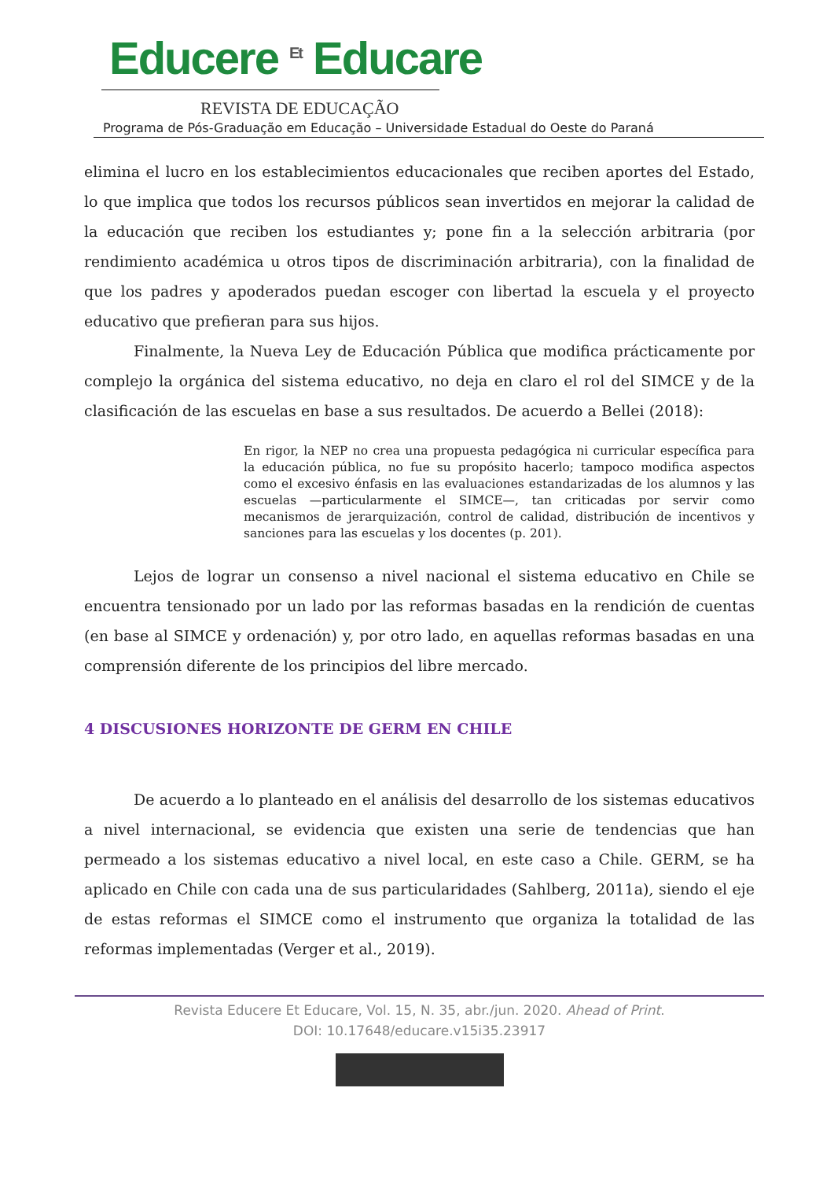Educere <sup>Et</sup> Educare
REVISTA DE EDUCAÇÃO
Programa de Pós-Graduação em Educação – Universidade Estadual do Oeste do Paraná
elimina el lucro en los establecimientos educacionales que reciben aportes del Estado, lo que implica que todos los recursos públicos sean invertidos en mejorar la calidad de la educación que reciben los estudiantes y; pone fin a la selección arbitraria (por rendimiento académica u otros tipos de discriminación arbitraria), con la finalidad de que los padres y apoderados puedan escoger con libertad la escuela y el proyecto educativo que prefieran para sus hijos.
Finalmente, la Nueva Ley de Educación Pública que modifica prácticamente por complejo la orgánica del sistema educativo, no deja en claro el rol del SIMCE y de la clasificación de las escuelas en base a sus resultados. De acuerdo a Bellei (2018):
En rigor, la NEP no crea una propuesta pedagógica ni curricular específica para la educación pública, no fue su propósito hacerlo; tampoco modifica aspectos como el excesivo énfasis en las evaluaciones estandarizadas de los alumnos y las escuelas —particularmente el SIMCE—, tan criticadas por servir como mecanismos de jerarquización, control de calidad, distribución de incentivos y sanciones para las escuelas y los docentes (p. 201).
Lejos de lograr un consenso a nivel nacional el sistema educativo en Chile se encuentra tensionado por un lado por las reformas basadas en la rendición de cuentas (en base al SIMCE y ordenación) y, por otro lado, en aquellas reformas basadas en una comprensión diferente de los principios del libre mercado.
4 DISCUSIONES HORIZONTE DE GERM EN CHILE
De acuerdo a lo planteado en el análisis del desarrollo de los sistemas educativos a nivel internacional, se evidencia que existen una serie de tendencias que han permeado a los sistemas educativo a nivel local, en este caso a Chile. GERM, se ha aplicado en Chile con cada una de sus particularidades (Sahlberg, 2011a), siendo el eje de estas reformas el SIMCE como el instrumento que organiza la totalidad de las reformas implementadas (Verger et al., 2019).
Revista Educere Et Educare, Vol. 15, N. 35, abr./jun. 2020. Ahead of Print.
DOI: 10.17648/educare.v15i35.23917